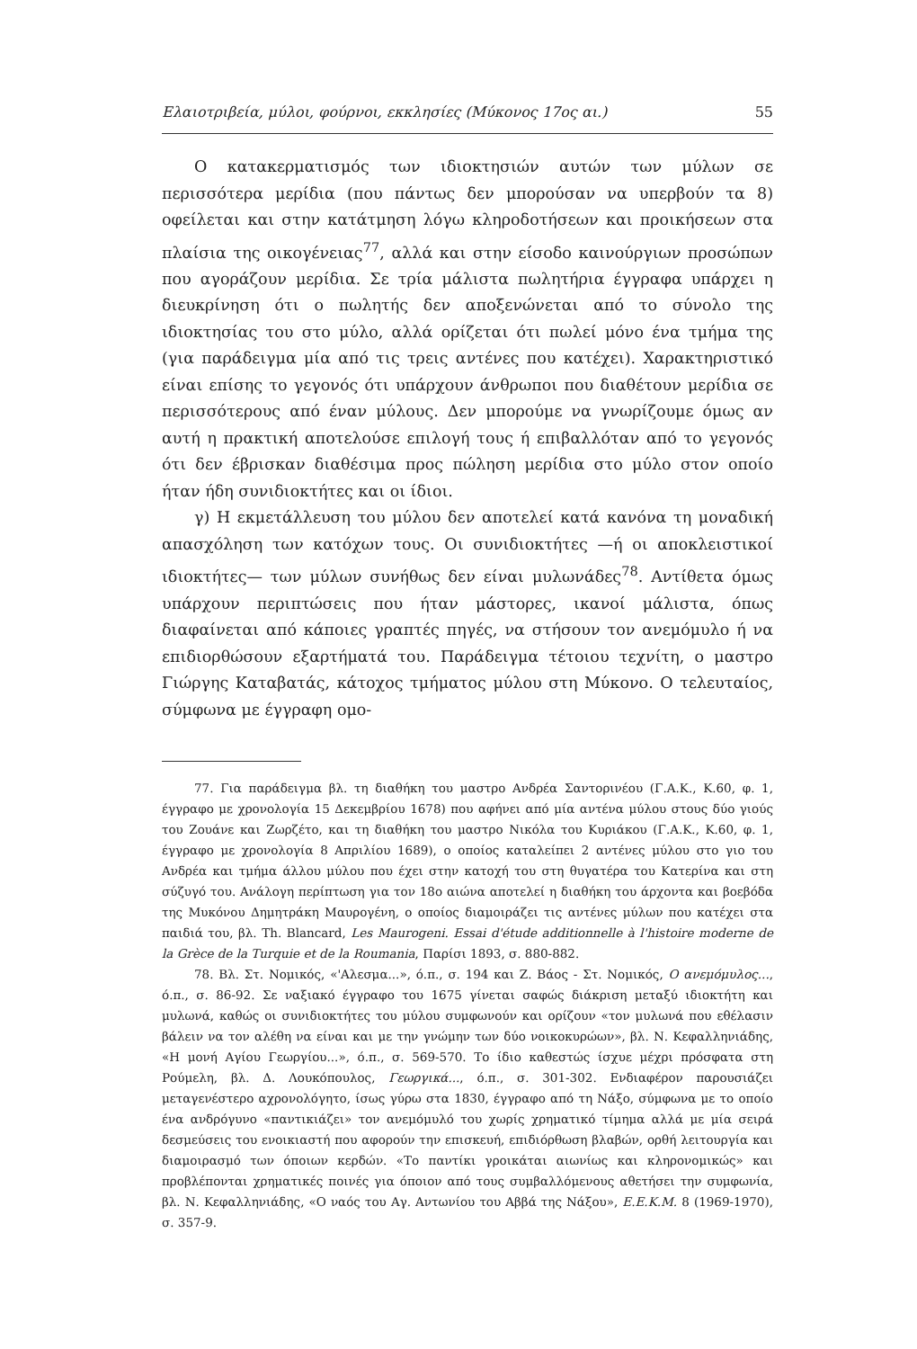Ελαιοτριβεία, μύλοι, φούρνοι, εκκλησίες (Μύκονος 17ος αι.) 55
Ο κατακερματισμός των ιδιοκτησιών αυτών των μύλων σε περισσότερα μερίδια (που πάντως δεν μπορούσαν να υπερβούν τα 8) οφείλεται και στην κατάτμηση λόγω κληροδοτήσεων και προικήσεων στα πλαίσια της οικογένειας<sup>77</sup>, αλλά και στην είσοδο καινούργιων προσώπων που αγοράζουν μερίδια. Σε τρία μάλιστα πωλητήρια έγγραφα υπάρχει η διευκρίνηση ότι ο πωλητής δεν αποξενώνεται από το σύνολο της ιδιοκτησίας του στο μύλο, αλλά ορίζεται ότι πωλεί μόνο ένα τμήμα της (για παράδειγμα μία από τις τρεις αντένες που κατέχει). Χαρακτηριστικό είναι επίσης το γεγονός ότι υπάρχουν άνθρωποι που διαθέτουν μερίδια σε περισσότερους από έναν μύλους. Δεν μπορούμε να γνωρίζουμε όμως αν αυτή η πρακτική αποτελούσε επιλογή τους ή επιβαλλόταν από το γεγονός ότι δεν έβρισκαν διαθέσιμα προς πώληση μερίδια στο μύλο στον οποίο ήταν ήδη συνιδιοκτήτες και οι ίδιοι.
γ) Η εκμετάλλευση του μύλου δεν αποτελεί κατά κανόνα τη μοναδική απασχόληση των κατόχων τους. Οι συνιδιοκτήτες —ή οι αποκλειστικοί ιδιοκτήτες— των μύλων συνήθως δεν είναι μυλωνάδες<sup>78</sup>. Αντίθετα όμως υπάρχουν περιπτώσεις που ήταν μάστορες, ικανοί μάλιστα, όπως διαφαίνεται από κάποιες γραπτές πηγές, να στήσουν τον ανεμόμυλο ή να επιδιορθώσουν εξαρτήματά του. Παράδειγμα τέτοιου τεχνίτη, ο μαστρο Γιώργης Καταβατάς, κάτοχος τμήματος μύλου στη Μύκονο. Ο τελευταίος, σύμφωνα με έγγραφη ομο-
77. Για παράδειγμα βλ. τη διαθήκη του μαστρο Ανδρέα Σαντορινέου (Γ.Α.Κ., Κ.60, φ. 1, έγγραφο με χρονολογία 15 Δεκεμβρίου 1678) που αφήνει από μία αντένα μύλου στους δύο γιούς του Ζουάνε και Ζωρζέτο, και τη διαθήκη του μαστρο Νικόλα του Κυριάκου (Γ.Α.Κ., Κ.60, φ. 1, έγγραφο με χρονολογία 8 Απριλίου 1689), ο οποίος καταλείπει 2 αντένες μύλου στο γιο του Ανδρέα και τμήμα άλλου μύλου που έχει στην κατοχή του στη θυγατέρα του Κατερίνα και στη σύζυγό του. Ανάλογη περίπτωση για τον 18ο αιώνα αποτελεί η διαθήκη του άρχοντα και βοεβόδα της Μυκόνου Δημητράκη Μαυρογένη, ο οποίος διαμοιράζει τις αντένες μύλων που κατέχει στα παιδιά του, βλ. Th. Blancard, Les Maurogeni. Essai d'étude additionnelle à l'histoire moderne de la Grèce de la Turquie et de la Roumania, Παρίσι 1893, σ. 880-882.
78. Βλ. Στ. Νομικός, «'Αλεσμα...», ό.π., σ. 194 και Ζ. Βάος - Στ. Νομικός, Ο ανεμόμυλος..., ό.π., σ. 86-92. Σε ναξιακό έγγραφο του 1675 γίνεται σαφώς διάκριση μεταξύ ιδιοκτήτη και μυλωνά, καθώς οι συνιδιοκτήτες του μύλου συμφωνούν και ορίζουν «τον μυλωνά που εθέλασιν βάλειν να τον αλέθη να είναι και με την γνώμην των δύο νοικοκυρώων», βλ. Ν. Κεφαλληνιάδης, «Η μονή Αγίου Γεωργίου...», ό.π., σ. 569-570. Το ίδιο καθεστώς ίσχυε μέχρι πρόσφατα στη Ρούμελη, βλ. Δ. Λουκόπουλος, Γεωργικά..., ό.π., σ. 301-302. Ενδιαφέρον παρουσιάζει μεταγενέστερο αχρονολόγητο, ίσως γύρω στα 1830, έγγραφο από τη Νάξο, σύμφωνα με το οποίο ένα ανδρόγυνο «παντικιάζει» τον ανεμόμυλό του χωρίς χρηματικό τίμημα αλλά με μία σειρά δεσμεύσεις του ενοικιαστή που αφορούν την επισκευή, επιδιόρθωση βλαβών, ορθή λειτουργία και διαμοιρασμό των όποιων κερδών. «Το παντίκι γροικάται αιωνίως και κληρονομικώς» και προβλέπονται χρηματικές ποινές για όποιον από τους συμβαλλόμενους αθετήσει την συμφωνία, βλ. Ν. Κεφαλληνιάδης, «Ο ναός του Αγ. Αντωνίου του Αββά της Νάξου», Ε.Ε.Κ.Μ. 8 (1969-1970), σ. 357-9.